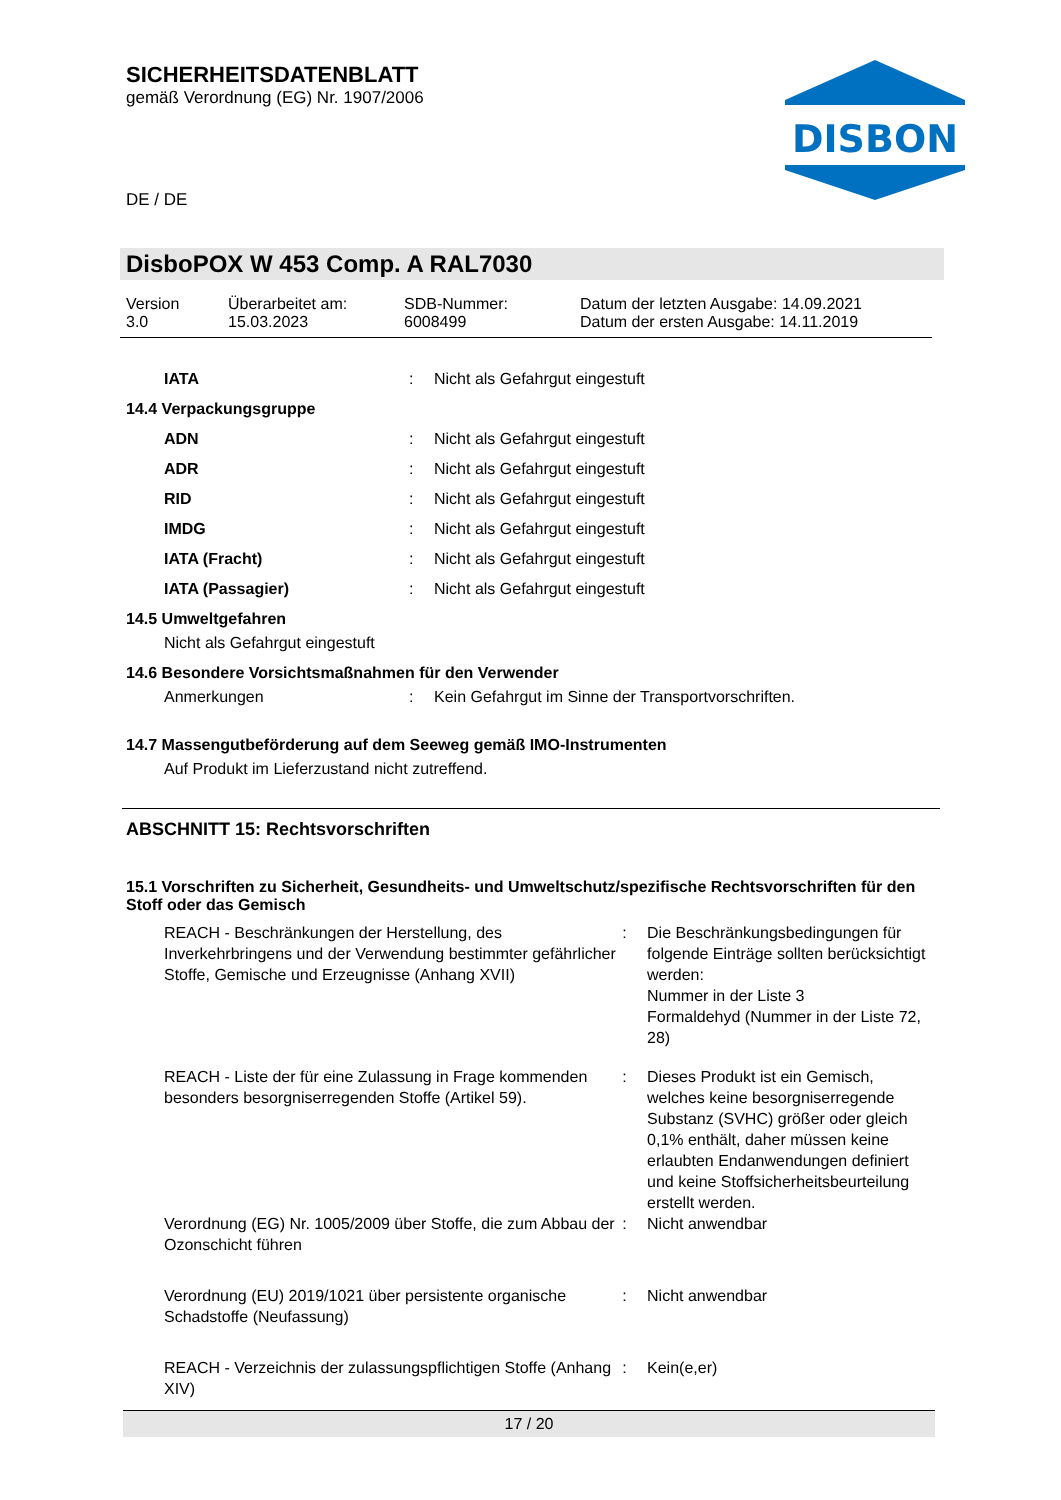SICHERHEITSDATENBLATT
gemäß Verordnung (EG) Nr. 1907/2006
DE / DE
DISBON
DisboPOX W 453 Comp. A RAL7030
| Version 3.0 | Überarbeitet am: 15.03.2023 | SDB-Nummer: 6008499 | Datum der letzten Ausgabe: 14.09.2021 Datum der ersten Ausgabe: 14.11.2019 |
IATA: Nicht als Gefahrgut eingestuft
14.4 Verpackungsgruppe
ADN: Nicht als Gefahrgut eingestuft
ADR: Nicht als Gefahrgut eingestuft
RID: Nicht als Gefahrgut eingestuft
IMDG: Nicht als Gefahrgut eingestuft
IATA (Fracht): Nicht als Gefahrgut eingestuft
IATA (Passagier): Nicht als Gefahrgut eingestuft
14.5 Umweltgefahren
Nicht als Gefahrgut eingestuft
14.6 Besondere Vorsichtsmaßnahmen für den Verwender
Anmerkungen: Kein Gefahrgut im Sinne der Transportvorschriften.
14.7 Massengutbeförderung auf dem Seeweg gemäß IMO-Instrumenten
Auf Produkt im Lieferzustand nicht zutreffend.
ABSCHNITT 15: Rechtsvorschriften
15.1 Vorschriften zu Sicherheit, Gesundheits- und Umweltschutz/spezifische Rechtsvorschriften für den Stoff oder das Gemisch
| REACH - Beschränkungen der Herstellung, des Inverkehrbringens und der Verwendung bestimmter gefährlicher Stoffe, Gemische und Erzeugnisse (Anhang XVII) | : | Die Beschränkungsbedingungen für folgende Einträge sollten berücksichtigt werden: Nummer in der Liste 3 Formaldehyd (Nummer in der Liste 72, 28) |
| REACH - Liste der für eine Zulassung in Frage kommenden besonders besorgniserregenden Stoffe (Artikel 59). | : | Dieses Produkt ist ein Gemisch, welches keine besorgniserregende Substanz (SVHC) größer oder gleich 0,1% enthält, daher müssen keine erlaubten Endanwendungen definiert und keine Stoffsicherheitsbeurteilung erstellt werden. |
| Verordnung (EG) Nr. 1005/2009 über Stoffe, die zum Abbau der Ozonschicht führen | : | Nicht anwendbar |
| Verordnung (EU) 2019/1021 über persistente organische Schadstoffe (Neufassung) | : | Nicht anwendbar |
| REACH - Verzeichnis der zulassungspflichtigen Stoffe (Anhang XIV) | : | Kein(e,er) |
17 / 20